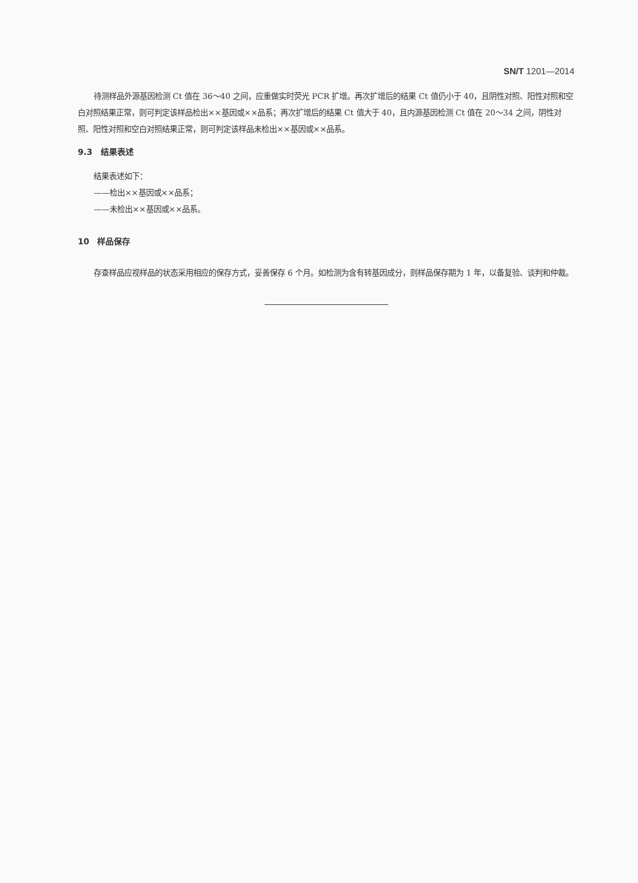SN/T 1201—2014
待测样品外源基因检测 Ct 值在 36～40 之间，应重做实时荧光 PCR 扩增。再次扩增后的结果 Ct 值仍小于 40，且阴性对照、阳性对照和空白对照结果正常，则可判定该样品检出××基因或××品系；再次扩增后的结果 Ct 值大于 40，且内源基因检测 Ct 值在 20～34 之间，阴性对照、阳性对照和空白对照结果正常，则可判定该样品未检出××基因或××品系。
9.3　结果表述
结果表述如下：
——检出××基因或××品系；
——未检出××基因或××品系。
10　样品保存
存查样品应视样品的状态采用相应的保存方式，妥善保存 6 个月。如检测为含有转基因成分，则样品保存期为 1 年，以备复验、谈判和仲裁。